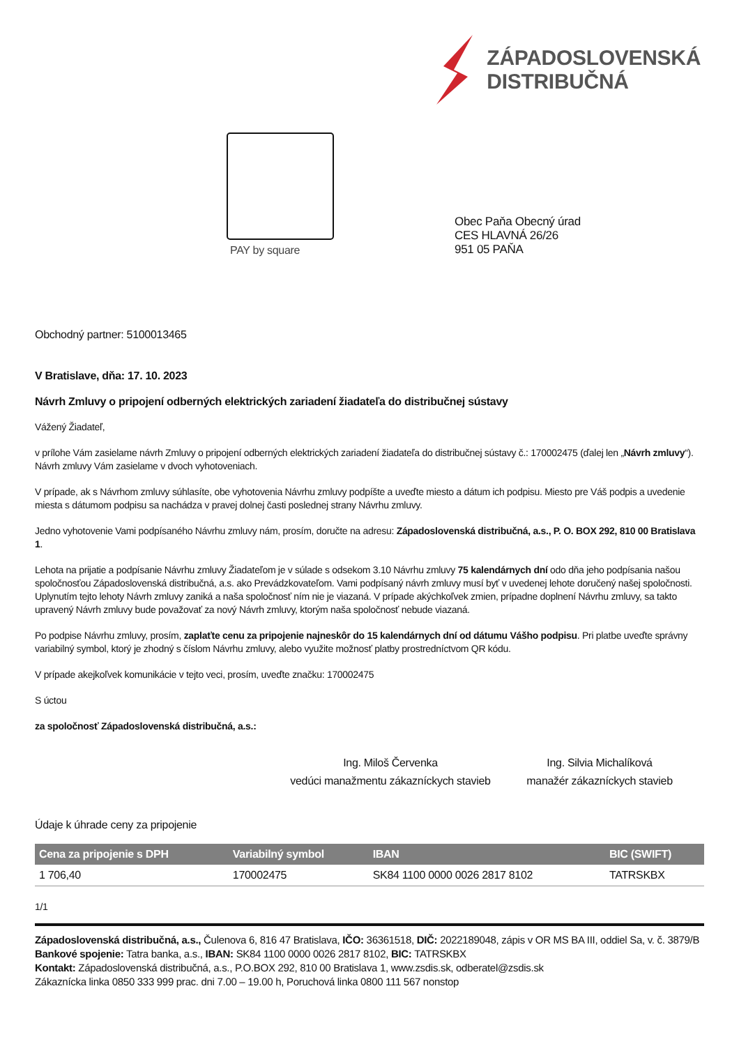ZÁPADOSLOVENSKÁ
DISTRIBUČNÁ
PAY by square
Obec Paňa Obecný úrad
CES HLAVNÁ 26/26
951 05 PAŇA
Obchodný partner: 5100013465
V Bratislave, dňa: 17. 10. 2023
Návrh Zmluvy o pripojení odberných elektrických zariadení žiadateľa do distribučnej sústavy
Vážený Žiadateľ,
v prílohe Vám zasielame návrh Zmluvy o pripojení odberných elektrických zariadení žiadateľa do distribučnej sústavy č.: 170002475 (ďalej len „Návrh zmluvy“). Návrh zmluvy Vám zasielame v dvoch vyhotoveniach.
V prípade, ak s Návrhom zmluvy súhlasíte, obe vyhotovenia Návrhu zmluvy podpíšte a uveďte miesto a dátum ich podpisu. Miesto pre Váš podpis a uvedenie miesta s dátumom podpisu sa nachádza v pravej dolnej časti poslednej strany Návrhu zmluvy.
Jedno vyhotovenie Vami podpísaného Návrhu zmluvy nám, prosím, doručte na adresu: Západoslovenská distribučná, a.s., P. O. BOX 292, 810 00 Bratislava 1.
Lehota na prijatie a podpísanie Návrhu zmluvy Žiadateľom je v súlade s odsekom 3.10 Návrhu zmluvy 75 kalendárnych dní odo dňa jeho podpísania našou spoločnosťou Západoslovenská distribučná, a.s. ako Prevádzkovateľom. Vami podpísaný návrh zmluvy musí byť v uvedenej lehote doručený našej spoločnosti. Uplynutím tejto lehoty Návrh zmluvy zaniká a naša spoločnosť ním nie je viazaná. V prípade akýchkoľvek zmien, prípadne doplnení Návrhu zmluvy, sa takto upravený Návrh zmluvy bude považovať za nový Návrh zmluvy, ktorým naša spoločnosť nebude viazaná.
Po podpise Návrhu zmluvy, prosím, zaplaťte cenu za pripojenie najneskôr do 15 kalendárnych dní od dátumu Vášho podpisu. Pri platbe uveďte správny variabilný symbol, ktorý je zhodný s číslom Návrhu zmluvy, alebo využite možnosť platby prostredníctvom QR kódu.
V prípade akejkoľvek komunikácie v tejto veci, prosím, uveďte značku: 170002475
S úctou
za spoločnosť Západoslovenská distribučná, a.s.:
Ing. Miloš Červenka
vedúci manažmentu zákazníckych stavieb
Ing. Silvia Michalíková
manažér zákazníckych stavieb
Údaje k úhrade ceny za pripojenie
| Cena za pripojenie s DPH | Variabilný symbol | IBAN | BIC (SWIFT) |
| --- | --- | --- | --- |
| 1 706,40 | 170002475 | SK84 1100 0000 0026 2817 8102 | TATRSKBX |
1/1
Západoslovenská distribučná, a.s., Čulenova 6, 816 47 Bratislava, IČO: 36361518, DIČ: 2022189048, zápis v OR MS BA III, oddiel Sa, v. č. 3879/B
Bankové spojenie: Tatra banka, a.s., IBAN: SK84 1100 0000 0026 2817 8102, BIC: TATRSKBX
Kontakt: Západoslovenská distribučná, a.s., P.O.BOX 292, 810 00 Bratislava 1, www.zsdis.sk, odberatel@zsdis.sk
Zákaznícka linka 0850 333 999 prac. dni 7.00 – 19.00 h, Poruchová linka 0800 111 567 nonstop